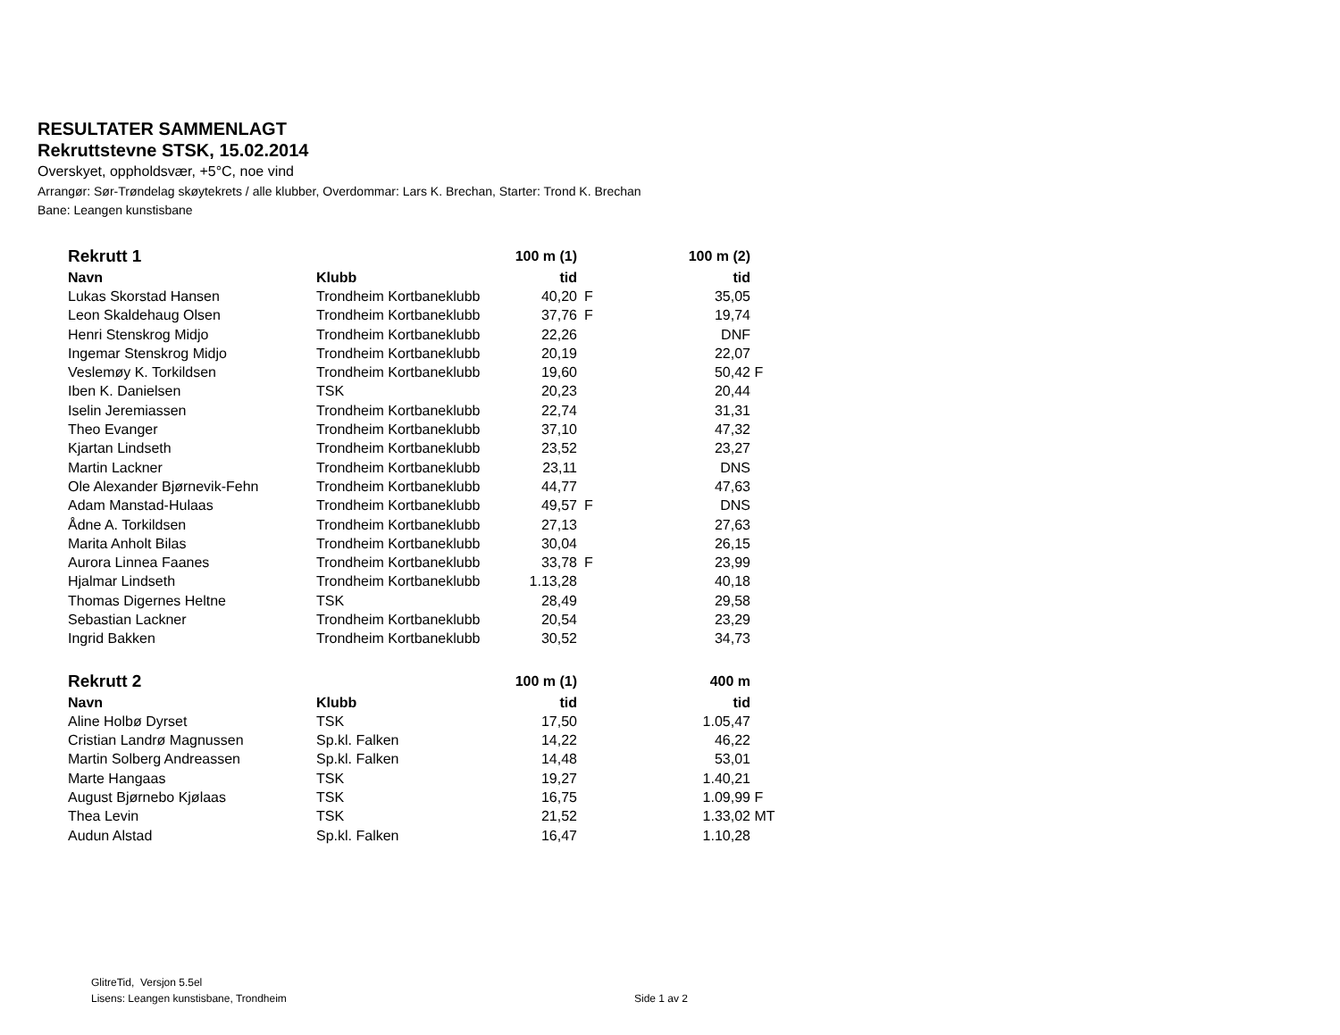RESULTATER SAMMENLAGT
Rekruttstevne STSK, 15.02.2014
Overskyet, oppholdsvær, +5°C, noe vind
Arrangør: Sør-Trøndelag skøytekrets / alle klubber, Overdommar: Lars K. Brechan, Starter: Trond K. Brechan
Bane: Leangen kunstisbane
| Rekrutt 1 | | 100 m (1) | | 100 m (2) | |
| --- | --- | --- | --- | --- | --- |
| Navn | Klubb | tid | | tid | |
| Lukas Skorstad Hansen | Trondheim Kortbaneklubb | 40,20 | F | 35,05 | |
| Leon Skaldehaug Olsen | Trondheim Kortbaneklubb | 37,76 | F | 19,74 | |
| Henri Stenskrog Midjo | Trondheim Kortbaneklubb | 22,26 | | DNF | |
| Ingemar Stenskrog Midjo | Trondheim Kortbaneklubb | 20,19 | | 22,07 | |
| Veslemøy K. Torkildsen | Trondheim Kortbaneklubb | 19,60 | | 50,42 | F |
| Iben K. Danielsen | TSK | 20,23 | | 20,44 | |
| Iselin Jeremiassen | Trondheim Kortbaneklubb | 22,74 | | 31,31 | |
| Theo Evanger | Trondheim Kortbaneklubb | 37,10 | | 47,32 | |
| Kjartan Lindseth | Trondheim Kortbaneklubb | 23,52 | | 23,27 | |
| Martin Lackner | Trondheim Kortbaneklubb | 23,11 | | DNS | |
| Ole Alexander Bjørnevik-Fehn | Trondheim Kortbaneklubb | 44,77 | | 47,63 | |
| Adam Manstad-Hulaas | Trondheim Kortbaneklubb | 49,57 | F | DNS | |
| Ådne A. Torkildsen | Trondheim Kortbaneklubb | 27,13 | | 27,63 | |
| Marita Anholt Bilas | Trondheim Kortbaneklubb | 30,04 | | 26,15 | |
| Aurora Linnea Faanes | Trondheim Kortbaneklubb | 33,78 | F | 23,99 | |
| Hjalmar Lindseth | Trondheim Kortbaneklubb | 1.13,28 | | 40,18 | |
| Thomas Digernes Heltne | TSK | 28,49 | | 29,58 | |
| Sebastian Lackner | Trondheim Kortbaneklubb | 20,54 | | 23,29 | |
| Ingrid Bakken | Trondheim Kortbaneklubb | 30,52 | | 34,73 | |
| Rekrutt 2 | | 100 m (1) | | 400 m | |
| --- | --- | --- | --- | --- | --- |
| Navn | Klubb | tid | | tid | |
| Aline Holbø Dyrset | TSK | 17,50 | | 1.05,47 | |
| Cristian Landrø Magnussen | Sp.kl. Falken | 14,22 | | 46,22 | |
| Martin Solberg Andreassen | Sp.kl. Falken | 14,48 | | 53,01 | |
| Marte Hangaas | TSK | 19,27 | | 1.40,21 | |
| August Bjørnebo Kjølaas | TSK | 16,75 | | 1.09,99 | F |
| Thea Levin | TSK | 21,52 | | 1.33,02 | MT |
| Audun Alstad | Sp.kl. Falken | 16,47 | | 1.10,28 | |
GlitreTid, Versjon 5.5el
Lisens: Leangen kunstisbane, Trondheim
Side 1 av 2